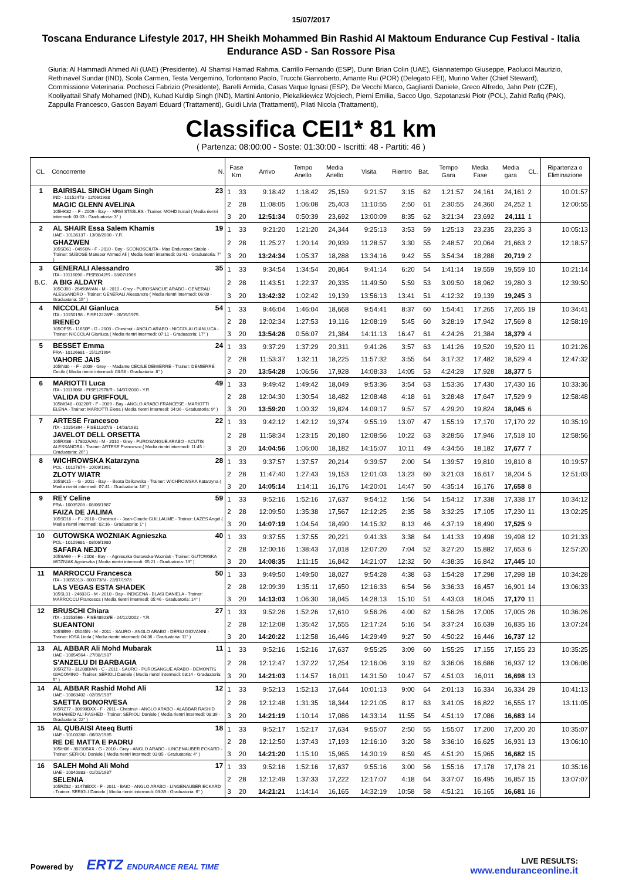15/07/2017
Toscana Endurance Lifestyle 2017, HH Sheikh Mohammed Bin Rashid Al Maktoum Endurance Cup Festival - Italia Endurance ASD - San Rossore Pisa
Giuria: Al Hammadi Ahmed Ali (UAE) (Presidente), Al Shamsi Hamad Rahma, Carrillo Fernando (ESP), Dunn Brian Colin (UAE), Giannatempo Giuseppe, Paolucci Maurizio, Rethinavel Sundar (IND), Scola Carmen, Testa Vergemino, Torlontano Paolo, Trucchi Gianroberto, Amante Rui (POR) (Delegato FEI), Murino Valter (Chief Steward), Commissione Veterinaria: Pochesci Fabrizio (Presidente), Barelli Armida, Casas Vaque Ignasi (ESP), De Vecchi Marco, Gagliardi Daniele, Greco Alfredo, Jahn Petr (CZE), Kooliyattail Shafy Mohamed (IND), Kuhad Kuldip Singh (IND), Martini Antonio, Piekalkiewicz Wojciech, Pierni Emilia, Sacco Ugo, Szpotanzski Piotr (POL), Zahid Rafiq (PAK), Zappulla Francesco, Gascon Bayarri Eduard (Trattamenti), Guidi Livia (Trattamenti), Pilati Nicola (Trattamenti),
Classifica CEI1* 81 km
( Partenza: 08:00:00 - Soste: 01:30:00 - Iscritti: 48 - Partiti: 46 )
| CL. | Concorrente N. | Fase Km | | Arrivo | Tempo Anello | Media Anello | Visita | Rientro | Bat. | Tempo Gara | Media Fase | Media gara | CL. | Ripartenza o Eliminazione |
| --- | --- | --- | --- | --- | --- | --- | --- | --- | --- | --- | --- | --- | --- | --- |
| 1 | BAIRISAL SINGH Ugam Singh 23 IND - 10152473 - 12/06/1988 MAGIC GLENN AVELINA 105HK82 - - F - 2009 - Bay - - MRM STABLES - Trainer: MOHD Ismail ( Media rientri intermedi: 03:03 - Graduatoria: 3° ) | 1 | 33 | 9:18:42 | 1:18:42 | 25,159 | 9:21:57 | 3:15 | 62 | 1:21:57 | 24,161 | 24,161 | 2 | 10:01:57 |
| | | 2 | 28 | 11:08:05 | 1:06:08 | 25,403 | 11:10:55 | 2:50 | 61 | 2:30:55 | 24,360 | 24,252 | 1 | 12:00:55 |
| | | 3 | 20 | 12:51:34 | 0:50:39 | 23,692 | 13:00:09 | 8:35 | 62 | 3:21:34 | 23,692 | 24,111 | 1 | |
| 2 | AL SHAIR Essa Salem Khamis 19 UAE - 10136137 - 13/08/2000 - Y.R. GHAZWEN 105SD61 - 04950N - F - 2010 - Bay - SCONOSCIUTA - Mas Endurance Stable - Trainer: SUBOSE Mansoor Ahmed Ali ( Media rientri intermedi: 03:41 - Graduatoria: 7° ) | 1 | 33 | 9:21:20 | 1:21:20 | 24,344 | 9:25:13 | 3:53 | 59 | 1:25:13 | 23,235 | 23,235 | 3 | 10:05:13 |
| | | 2 | 28 | 11:25:27 | 1:20:14 | 20,939 | 11:28:57 | 3:30 | 55 | 2:48:57 | 20,064 | 21,663 | 2 | 12:18:57 |
| | | 3 | 20 | 13:24:34 | 1:05:37 | 18,288 | 13:34:16 | 9:42 | 55 | 3:54:34 | 18,288 | 20,719 | 2 | |
| 3 B.C. | GENERALI Alessandro 35 ITA - 10116090 - FISE8042/S - 08/07/1966 A BIG ALDAYR 105OJ00 - 26493M/AN - M - 2010 - Grey - PUROSANGUE ARABO - GENERALI ALESSANDRO - Trainer: GENERALI Alessandro ( Media rientri intermedi: 06:09 - Graduatoria: 15° ) | 1 | 33 | 9:34:54 | 1:34:54 | 20,864 | 9:41:14 | 6:20 | 54 | 1:41:14 | 19,559 | 19,559 | 10 | 10:21:14 |
| | | 2 | 28 | 11:43:51 | 1:22:37 | 20,335 | 11:49:50 | 5:59 | 53 | 3:09:50 | 18,962 | 19,280 | 3 | 12:39:50 |
| | | 3 | 20 | 13:42:32 | 1:02:42 | 19,139 | 13:56:13 | 13:41 | 51 | 4:12:32 | 19,139 | 19,245 | 3 | |
| 4 | NICCOLAI Gianluca 54 ITA - 10150198 - FISE12228/F - 20/09/1975 IRENEO 105OP55 - 11650F - G - 2003 - Chestnut - ANGLO ARABO - NICCOLAI GIANLUCA - Trainer: NICCOLAI Gianluca ( Media rientri intermedi: 07:11 - Graduatoria: 17° ) | 1 | 33 | 9:46:04 | 1:46:04 | 18,668 | 9:54:41 | 8:37 | 60 | 1:54:41 | 17,265 | 17,265 | 19 | 10:34:41 |
| | | 2 | 28 | 12:02:34 | 1:27:53 | 19,116 | 12:08:19 | 5:45 | 60 | 3:28:19 | 17,942 | 17,569 | 8 | 12:58:19 |
| | | 3 | 20 | 13:54:26 | 0:56:07 | 21,384 | 14:11:13 | 16:47 | 61 | 4:24:26 | 21,384 | 18,379 | 4 | |
| 5 | BESSET Emma 24 FRA - 10126681 - 15/12/1994 VAHORE JAIS 105IN30 - - F - 2009 - Grey - - Madame CECILE DEMIERRE - Trainer: DEMIERRE Cecile ( Media rientri intermedi: 03:56 - Graduatoria: 8° ) | 1 | 33 | 9:37:29 | 1:37:29 | 20,311 | 9:41:26 | 3:57 | 63 | 1:41:26 | 19,520 | 19,520 | 11 | 10:21:26 |
| | | 2 | 28 | 11:53:37 | 1:32:11 | 18,225 | 11:57:32 | 3:55 | 64 | 3:17:32 | 17,482 | 18,529 | 4 | 12:47:32 |
| | | 3 | 20 | 13:54:28 | 1:06:56 | 17,928 | 14:08:33 | 14:05 | 53 | 4:24:28 | 17,928 | 18,377 | 5 | |
| 6 | MARIOTTI Luca 49 ITA - 10119068 - FISE12978/R - 14/07/2000 - Y.R. VALIDA DU GRIFFOUL 105MO48 - 03220R - F - 2009 - Bay - ANGLO ARABO FRANCESE - MARIOTTI ELENA - Trainer: MARIOTTI Elena ( Media rientri intermedi: 04:06 - Graduatoria: 9° ) | 1 | 33 | 9:49:42 | 1:49:42 | 18,049 | 9:53:36 | 3:54 | 63 | 1:53:36 | 17,430 | 17,430 | 16 | 10:33:36 |
| | | 2 | 28 | 12:04:30 | 1:30:54 | 18,482 | 12:08:48 | 4:18 | 61 | 3:28:48 | 17,647 | 17,529 | 9 | 12:58:48 |
| | | 3 | 20 | 13:59:20 | 1:00:32 | 19,824 | 14:09:17 | 9:57 | 57 | 4:29:20 | 19,824 | 18,045 | 6 | |
| 7 | ARTESE Francesco 22 ITA - 10154394 - FISE11207/S - 14/03/1981 JAVELOT DELL ORSETTA 105RX86 - 17802A/AN - M - 2010 - Grey - PUROSANGUE ARABO - ACUTIS ALESSANDRA - Trainer: ARTESE Francesco ( Media rientri intermedi: 11:45 - Graduatoria: 26° ) | 1 | 33 | 9:42:12 | 1:42:12 | 19,374 | 9:55:19 | 13:07 | 47 | 1:55:19 | 17,170 | 17,170 | 22 | 10:35:19 |
| | | 2 | 28 | 11:58:34 | 1:23:15 | 20,180 | 12:08:56 | 10:22 | 63 | 3:28:56 | 17,946 | 17,518 | 10 | 12:58:56 |
| | | 3 | 20 | 14:04:56 | 1:06:00 | 18,182 | 14:15:07 | 10:11 | 49 | 4:34:56 | 18,182 | 17,677 | 7 | |
| 8 | WICHROWSKA Katarzyna 28 POL - 10107674 - 10/09/1991 ZLOTY WIATR 105SK15 - - G - 2011 - Bay - - Beata Dzikowska - Trainer: WICHROWSKA Katarzyna ( Media rientri intermedi: 07:41 - Graduatoria: 18° ) | 1 | 33 | 9:37:57 | 1:37:57 | 20,214 | 9:39:57 | 2:00 | 54 | 1:39:57 | 19,810 | 19,810 | 8 | 10:19:57 |
| | | 2 | 28 | 11:47:40 | 1:27:43 | 19,153 | 12:01:03 | 13:23 | 60 | 3:21:03 | 16,617 | 18,204 | 5 | 12:51:03 |
| | | 3 | 20 | 14:05:14 | 1:14:11 | 16,176 | 14:20:01 | 14:47 | 50 | 4:35:14 | 16,176 | 17,658 | 8 | |
| 9 | REY Celine 59 FRA - 10035203 - 08/06/1987 FAIZA DE JALIMA 105SD16 - - F - 2010 - Chestnut - - Jean-Claude GUILLAUME - Trainer: LAZES Angel ( Media rientri intermedi: 02:16 - Graduatoria: 1° ) | 1 | 33 | 9:52:16 | 1:52:16 | 17,637 | 9:54:12 | 1:56 | 54 | 1:54:12 | 17,338 | 17,338 | 17 | 10:34:12 |
| | | 2 | 28 | 12:09:50 | 1:35:38 | 17,567 | 12:12:25 | 2:35 | 58 | 3:32:25 | 17,105 | 17,230 | 11 | 13:02:25 |
| | | 3 | 20 | 14:07:19 | 1:04:54 | 18,490 | 14:15:32 | 8:13 | 46 | 4:37:19 | 18,490 | 17,525 | 9 | |
| 10 | GUTOWSKA WOZNIAK Agnieszka 40 POL - 10109681 - 08/06/1980 SAFARA NEJDY 105SA69 - - F - 2008 - Bay - - Agnieszka Gutowska-Wozniak - Trainer: GUTOWSKA WOZNIAK Agnieszka ( Media rientri intermedi: 05:21 - Graduatoria: 13° ) | 1 | 33 | 9:37:55 | 1:37:55 | 20,221 | 9:41:33 | 3:38 | 64 | 1:41:33 | 19,498 | 19,498 | 12 | 10:21:33 |
| | | 2 | 28 | 12:00:16 | 1:38:43 | 17,018 | 12:07:20 | 7:04 | 52 | 3:27:20 | 15,882 | 17,653 | 6 | 12:57:20 |
| | | 3 | 20 | 14:08:35 | 1:11:15 | 16,842 | 14:21:07 | 12:32 | 50 | 4:38:35 | 16,842 | 17,445 | 10 | |
| 11 | MARROCCU Francesca 50 ITA - 10055313 - 000173/N - 22/07/1973 LAS VEGAS ESTA SHADEK 105SL01 - 24603G - M - 2010 - Bay - INDIGENA - BLASI DANIELA - Trainer: MARROCCU Francesca ( Media rientri intermedi: 05:46 - Graduatoria: 14° ) | 1 | 33 | 9:49:50 | 1:49:50 | 18,027 | 9:54:28 | 4:38 | 63 | 1:54:28 | 17,298 | 17,298 | 18 | 10:34:28 |
| | | 2 | 28 | 12:09:39 | 1:35:11 | 17,650 | 12:16:33 | 6:54 | 56 | 3:36:33 | 16,457 | 16,901 | 14 | 13:06:33 |
| | | 3 | 20 | 14:13:03 | 1:06:30 | 18,045 | 14:28:13 | 15:10 | 51 | 4:43:03 | 18,045 | 17,170 | 11 | |
| 12 | BRUSCHI Chiara 27 ITA - 10153566 - FISE48923/E - 24/12/2002 - Y.R. SUEANTONI 105SB99 - 05045N - M - 2011 - SAURO - ANGLO ARABO - DERIU GIOVANNI - Trainer: IOSA Linda ( Media rientri intermedi: 04:38 - Graduatoria: 11° ) | 1 | 33 | 9:52:26 | 1:52:26 | 17,610 | 9:56:26 | 4:00 | 62 | 1:56:26 | 17,005 | 17,005 | 26 | 10:36:26 |
| | | 2 | 28 | 12:12:08 | 1:35:42 | 17,555 | 12:17:24 | 5:16 | 54 | 3:37:24 | 16,639 | 16,835 | 16 | 13:07:24 |
| | | 3 | 20 | 14:20:22 | 1:12:58 | 16,446 | 14:29:49 | 9:27 | 50 | 4:50:22 | 16,446 | 16,737 | 12 | |
| 13 | AL ABBAR Ali Mohd Mubarak 11 UAE - 10054564 - 27/08/1987 S'ANZELU DI BARBAGIA 105RZ78 - 31208B/AN - C - 2011 - SAURO - PUROSANGUE ARABO - DEMONTIS GIACOMINO - Trainer: SERIOLI Daniele ( Media rientri intermedi: 03:14 - Graduatoria: 5° ) | 1 | 33 | 9:52:16 | 1:52:16 | 17,637 | 9:55:25 | 3:09 | 60 | 1:55:25 | 17,155 | 17,155 | 23 | 10:35:25 |
| | | 2 | 28 | 12:12:47 | 1:37:22 | 17,254 | 12:16:06 | 3:19 | 62 | 3:36:06 | 16,686 | 16,937 | 12 | 13:06:06 |
| | | 3 | 20 | 14:21:03 | 1:14:57 | 16,011 | 14:31:50 | 10:47 | 57 | 4:51:03 | 16,011 | 16,698 | 13 | |
| 14 | AL ABBAR Rashid Mohd Ali 12 UAE - 10063402 - 02/09/1987 SAETTA BONORVESA 105RZ77 - 30690BXX - F - 2011 - Chestnut - ANGLO ARABO - ALABBAR RASHID MOHAMED ALI RASHED - Trainer: SERIOLI Daniele ( Media rientri intermedi: 08:39 - Graduatoria: 22° ) | 1 | 33 | 9:52:13 | 1:52:13 | 17,644 | 10:01:13 | 9:00 | 64 | 2:01:13 | 16,334 | 16,334 | 29 | 10:41:13 |
| | | 2 | 28 | 12:12:48 | 1:31:35 | 18,344 | 12:21:05 | 8:17 | 63 | 3:41:05 | 16,822 | 16,555 | 17 | 13:11:05 |
| | | 3 | 20 | 14:21:19 | 1:10:14 | 17,086 | 14:33:14 | 11:55 | 54 | 4:51:19 | 17,086 | 16,683 | 14 | |
| 15 | AL QUBAISI Ateeq Butti 18 UAE - 10103280 - 06/02/1985 RE DE MATTA E PADRU 105IH06 - 30210BXX - G - 2010 - Grey - ANGLO ARABO - LINGENAUBER ECKARD - Trainer: SERIOLI Daniele ( Media rientri intermedi: 03:05 - Graduatoria: 4° ) | 1 | 33 | 9:52:17 | 1:52:17 | 17,634 | 9:55:07 | 2:50 | 55 | 1:55:07 | 17,200 | 17,200 | 20 | 10:35:07 |
| | | 2 | 28 | 12:12:50 | 1:37:43 | 17,193 | 12:16:10 | 3:20 | 58 | 3:36:10 | 16,625 | 16,931 | 13 | 13:06:10 |
| | | 3 | 20 | 14:21:20 | 1:15:10 | 15,965 | 14:30:19 | 8:59 | 45 | 4:51:20 | 15,965 | 16,682 | 15 | |
| 16 | SALEH Mohd Ali Mohd 17 UAE - 10040883 - 01/01/1987 SELENIA 105RZ82 - 31478BXX - F - 2011 - BAIO - ANGLO ARABO - LINGENAUBER ECKARD - Trainer: SERIOLI Daniele ( Media rientri intermedi: 03:39 - Graduatoria: 6° ) | 1 | 33 | 9:52:16 | 1:52:16 | 17,637 | 9:55:16 | 3:00 | 56 | 1:55:16 | 17,178 | 17,178 | 21 | 10:35:16 |
| | | 2 | 28 | 12:12:49 | 1:37:33 | 17,222 | 12:17:07 | 4:18 | 64 | 3:37:07 | 16,495 | 16,857 | 15 | 13:07:07 |
| | | 3 | 20 | 14:21:21 | 1:14:14 | 16,165 | 14:32:19 | 10:58 | 58 | 4:51:21 | 16,165 | 16,681 | 16 | |
Powered by ERTZ ENDURANCE REAL TIME
LIVE RESULTS:
www.enduranceonline.it